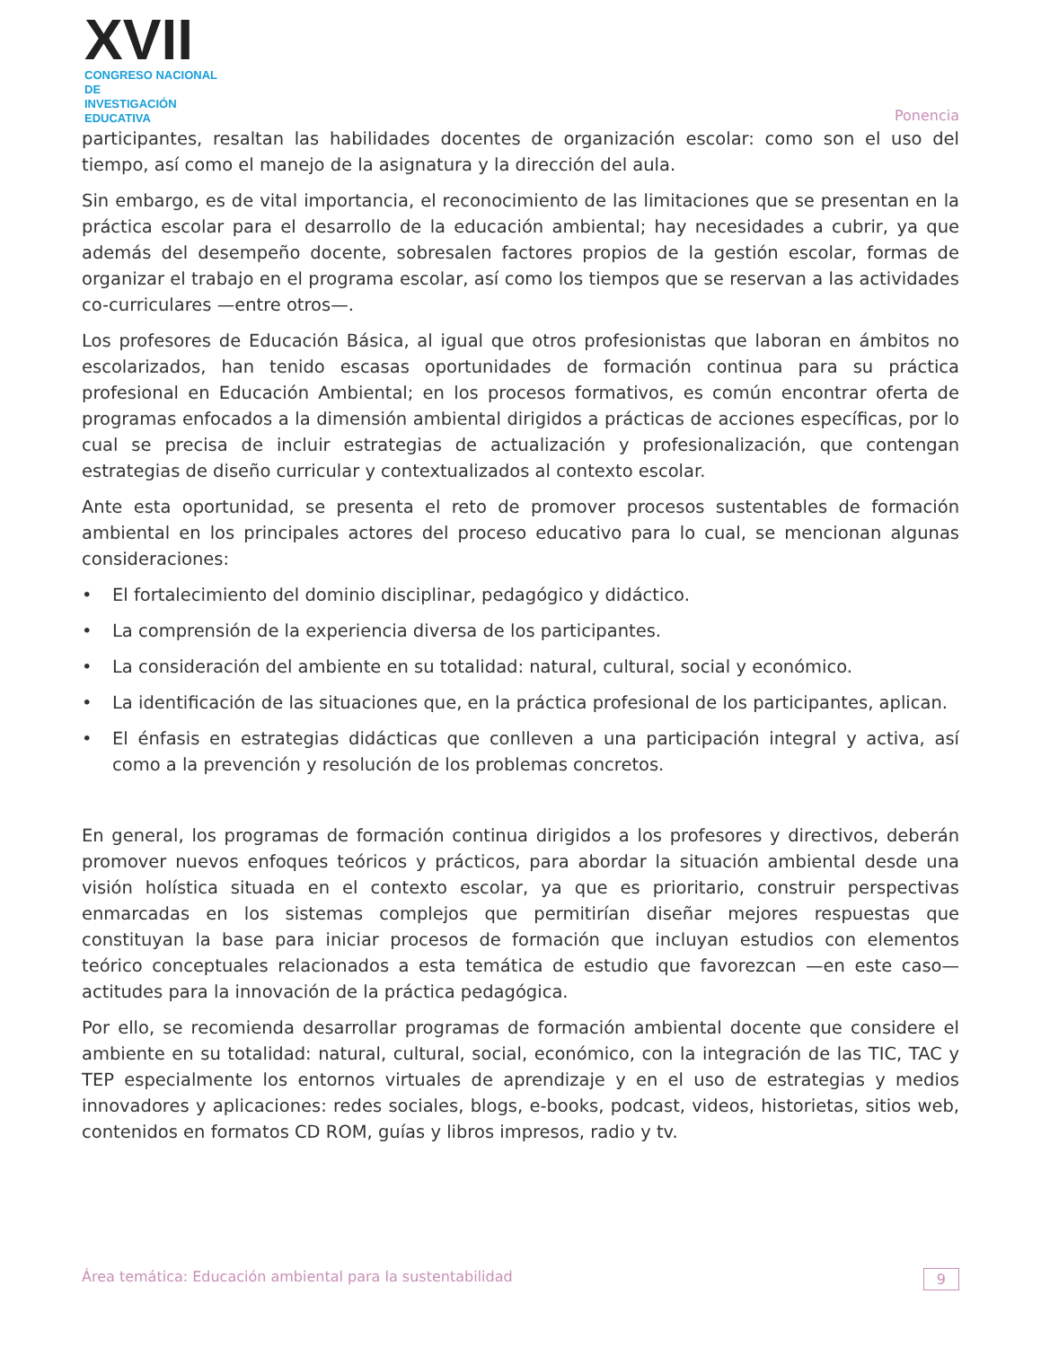XVII
CONGRESO NACIONAL DE
INVESTIGACIÓN EDUCATIVA
Ponencia
participantes, resaltan las habilidades docentes de organización escolar: como son el uso del tiempo, así como el manejo de la asignatura y la dirección del aula.
Sin embargo, es de vital importancia, el reconocimiento de las limitaciones que se presentan en la práctica escolar para el desarrollo de la educación ambiental; hay necesidades a cubrir, ya que además del desempeño docente, sobresalen factores propios de la gestión escolar, formas de organizar el trabajo en el programa escolar, así como los tiempos que se reservan a las actividades co-curriculares —entre otros—.
Los profesores de Educación Básica, al igual que otros profesionistas que laboran en ámbitos no escolarizados, han tenido escasas oportunidades de formación continua para su práctica profesional en Educación Ambiental; en los procesos formativos, es común encontrar oferta de programas enfocados a la dimensión ambiental dirigidos a prácticas de acciones específicas, por lo cual se precisa de incluir estrategias de actualización y profesionalización, que contengan estrategias de diseño curricular y contextualizados al contexto escolar.
Ante esta oportunidad, se presenta el reto de promover procesos sustentables de formación ambiental en los principales actores del proceso educativo para lo cual, se mencionan algunas consideraciones:
• El fortalecimiento del dominio disciplinar, pedagógico y didáctico.
• La comprensión de la experiencia diversa de los participantes.
• La consideración del ambiente en su totalidad: natural, cultural, social y económico.
• La identificación de las situaciones que, en la práctica profesional de los participantes, aplican.
• El énfasis en estrategias didácticas que conlleven a una participación integral y activa, así como a la prevención y resolución de los problemas concretos.
En general, los programas de formación continua dirigidos a los profesores y directivos, deberán promover nuevos enfoques teóricos y prácticos, para abordar la situación ambiental desde una visión holística situada en el contexto escolar, ya que es prioritario, construir perspectivas enmarcadas en los sistemas complejos que permitirían diseñar mejores respuestas que constituyan la base para iniciar procesos de formación que incluyan estudios con elementos teórico conceptuales relacionados a esta temática de estudio que favorezcan —en este caso— actitudes para la innovación de la práctica pedagógica.
Por ello, se recomienda desarrollar programas de formación ambiental docente que considere el ambiente en su totalidad: natural, cultural, social, económico, con la integración de las TIC, TAC y TEP especialmente los entornos virtuales de aprendizaje y en el uso de estrategias y medios innovadores y aplicaciones: redes sociales, blogs, e-books, podcast, videos, historietas, sitios web, contenidos en formatos CD ROM, guías y libros impresos, radio y tv.
Área temática: Educación ambiental para la sustentabilidad 9